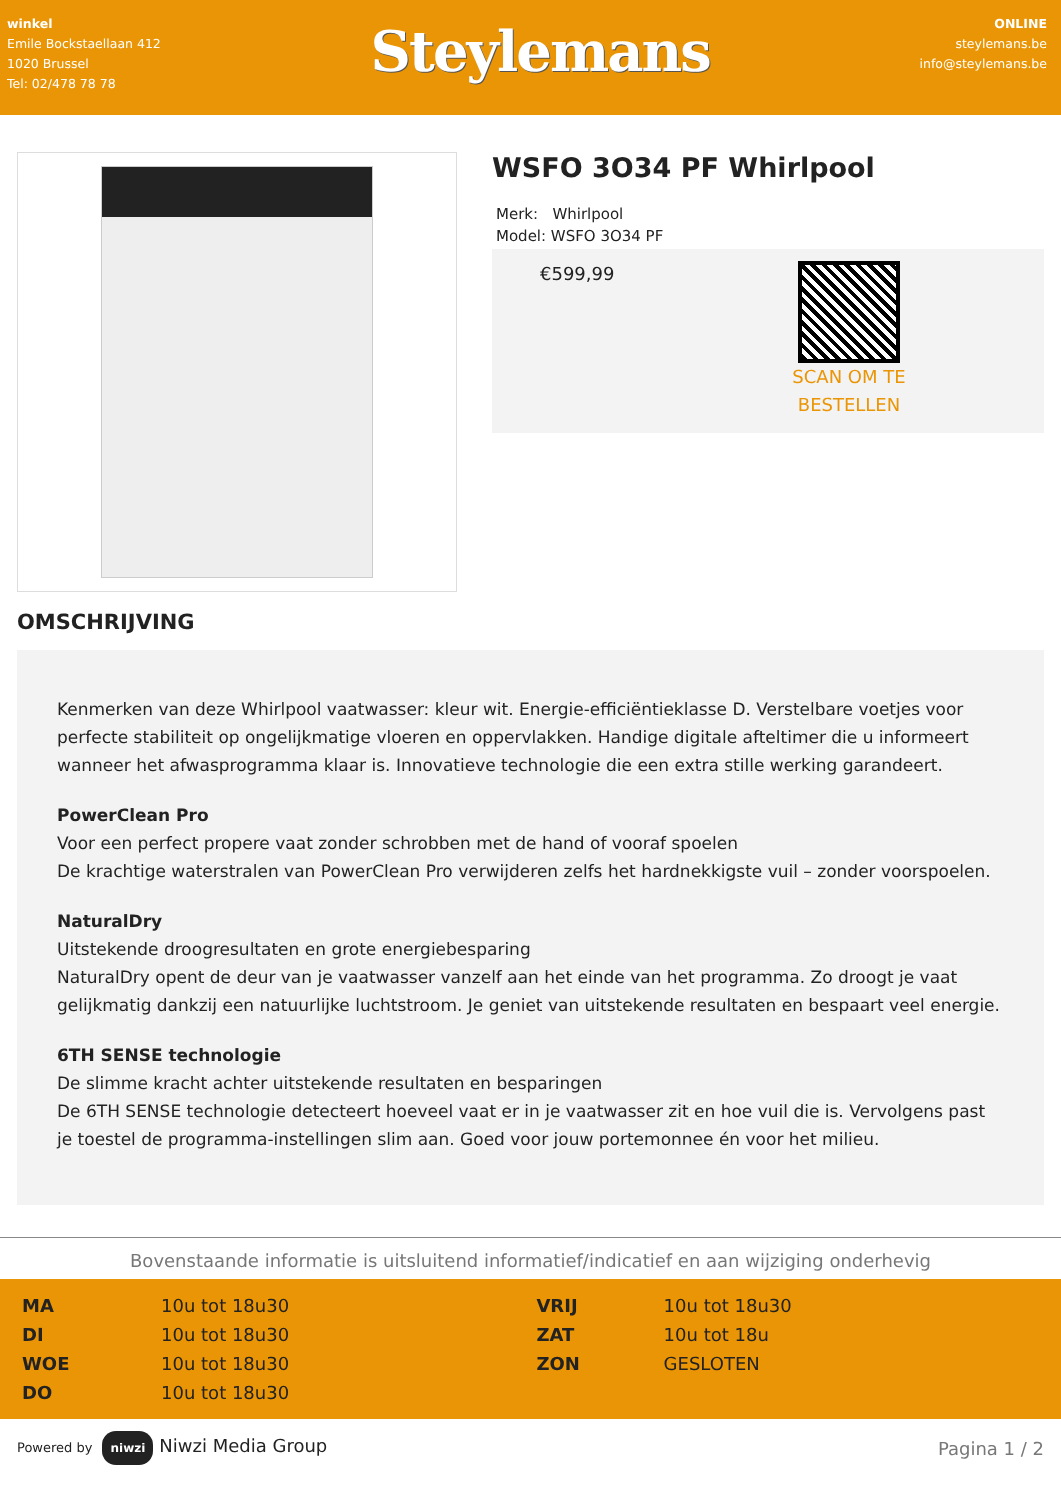winkel
Emile Bockstaellaan 412
1020 Brussel
Tel: 02/478 78 78
Steylemans
ONLINE
steylemans.be
info@steylemans.be
WSFO 3O34 PF Whirlpool
Merk: Whirlpool
Model: WSFO 3O34 PF
€599,99
SCAN OM TE BESTELLEN
OMSCHRIJVING
Kenmerken van deze Whirlpool vaatwasser: kleur wit. Energie-efficiëntieklasse D. Verstelbare voetjes voor perfecte stabiliteit op ongelijkmatige vloeren en oppervlakken. Handige digitale afteltimer die u informeert wanneer het afwasprogramma klaar is. Innovatieve technologie die een extra stille werking garandeert.
PowerClean Pro
Voor een perfect propere vaat zonder schrobben met de hand of vooraf spoelen
De krachtige waterstralen van PowerClean Pro verwijderen zelfs het hardnekkigste vuil – zonder voorspoelen.
NaturalDry
Uitstekende droogresultaten en grote energiebesparing
NaturalDry opent de deur van je vaatwasser vanzelf aan het einde van het programma. Zo droogt je vaat gelijkmatig dankzij een natuurlijke luchtstroom. Je geniet van uitstekende resultaten en bespaart veel energie.
6TH SENSE technologie
De slimme kracht achter uitstekende resultaten en besparingen
De 6TH SENSE technologie detecteert hoeveel vaat er in je vaatwasser zit en hoe vuil die is. Vervolgens past je toestel de programma-instellingen slim aan. Goed voor jouw portemonnee én voor het milieu.
Bovenstaande informatie is uitsluitend informatief/indicatief en aan wijziging onderhevig
| MA | 10u tot 18u30 | VRIJ | 10u tot 18u30 |
| DI | 10u tot 18u30 | ZAT | 10u tot 18u |
| WOE | 10u tot 18u30 | ZON | GESLOTEN |
| DO | 10u tot 18u30 | | |
Powered by niwzi Niwzi Media Group
Pagina 1 / 2